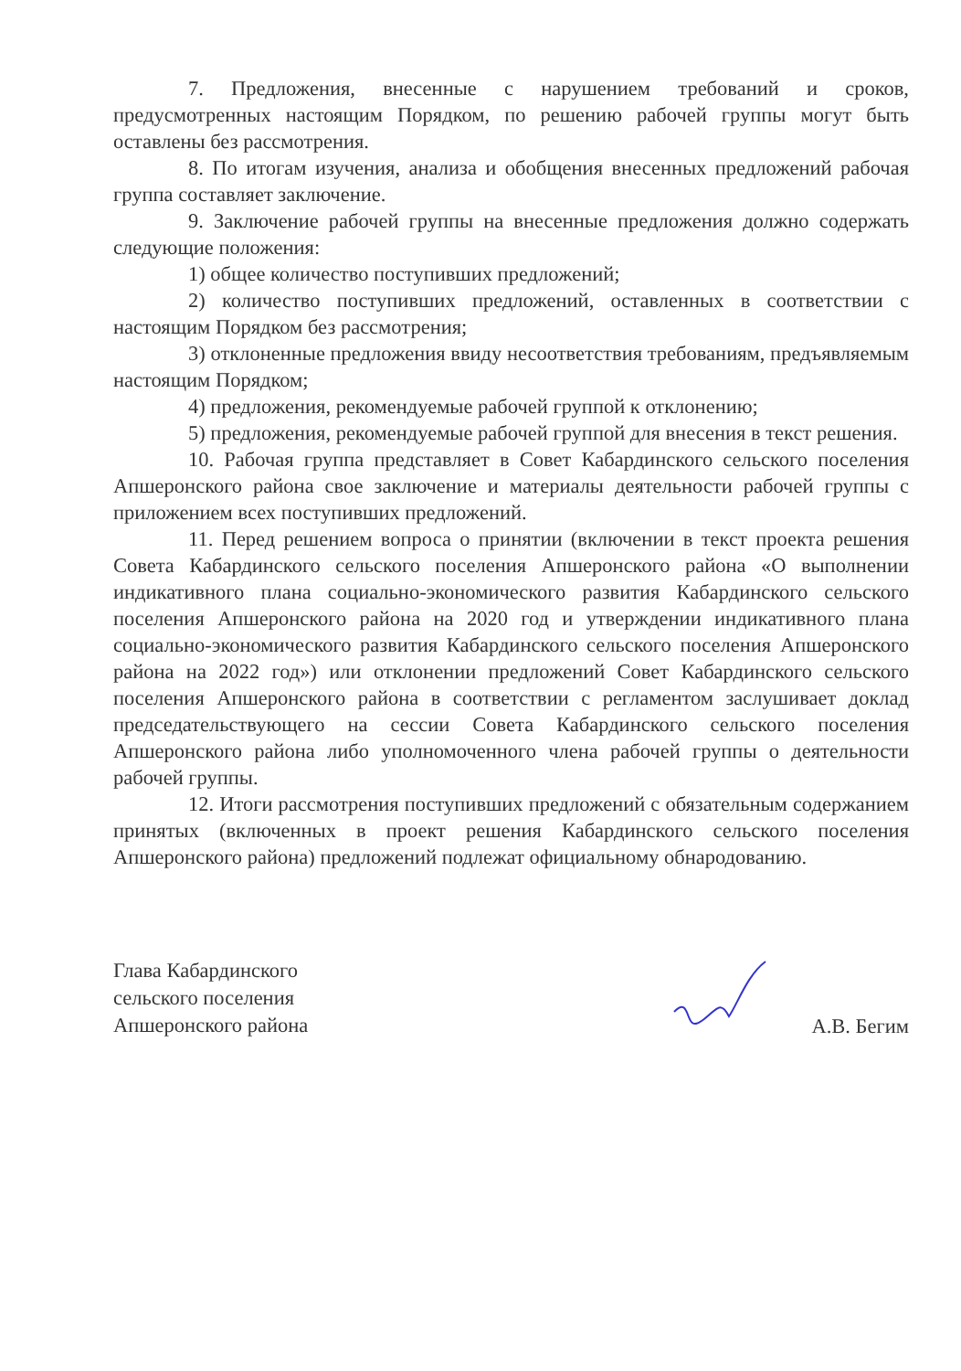7. Предложения, внесенные с нарушением требований и сроков, предусмотренных настоящим Порядком, по решению рабочей группы могут быть оставлены без рассмотрения.
8. По итогам изучения, анализа и обобщения внесенных предложений рабочая группа составляет заключение.
9. Заключение рабочей группы на внесенные предложения должно содержать следующие положения:
1) общее количество поступивших предложений;
2) количество поступивших предложений, оставленных в соответствии с настоящим Порядком без рассмотрения;
3) отклоненные предложения ввиду несоответствия требованиям, предъявляемым настоящим Порядком;
4) предложения, рекомендуемые рабочей группой к отклонению;
5) предложения, рекомендуемые рабочей группой для внесения в текст решения.
10. Рабочая группа представляет в Совет Кабардинского сельского поселения Апшеронского района свое заключение и материалы деятельности рабочей группы с приложением всех поступивших предложений.
11. Перед решением вопроса о принятии (включении в текст проекта решения Совета Кабардинского сельского поселения Апшеронского района «О выполнении индикативного плана социально-экономического развития Кабардинского сельского поселения Апшеронского района на 2020 год и утверждении индикативного плана социально-экономического развития Кабардинского сельского поселения Апшеронского района на 2022 год») или отклонении предложений Совет Кабардинского сельского поселения Апшеронского района в соответствии с регламентом заслушивает доклад председательствующего на сессии Совета Кабардинского сельского поселения Апшеронского района либо уполномоченного члена рабочей группы о деятельности рабочей группы.
12. Итоги рассмотрения поступивших предложений с обязательным содержанием принятых (включенных в проект решения Кабардинского сельского поселения Апшеронского района) предложений подлежат официальному обнародованию.
Глава Кабардинского
сельского поселения
Апшеронского района
А.В. Бегим